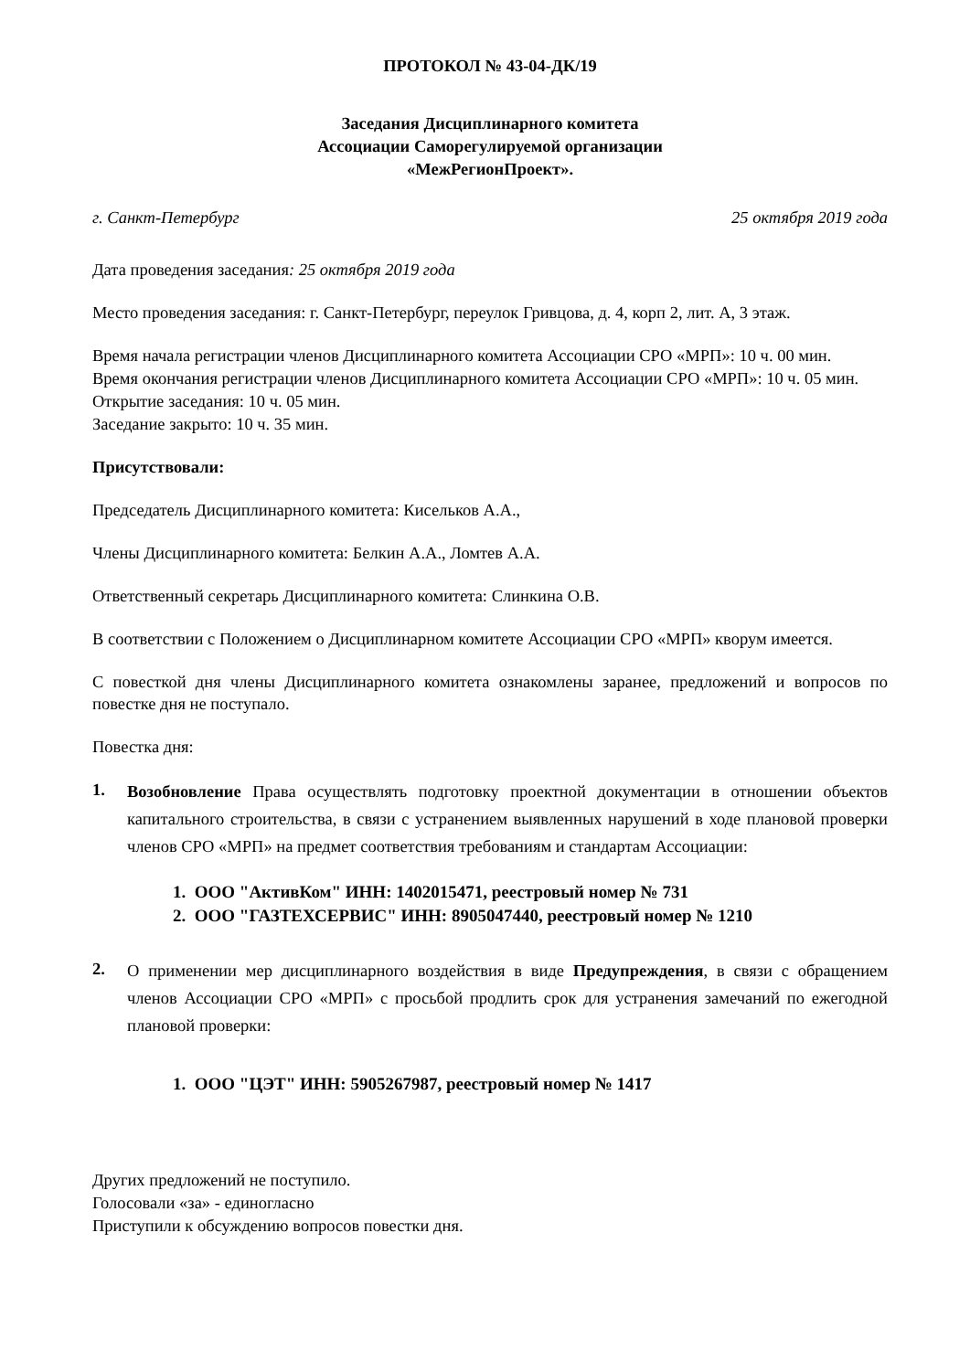ПРОТОКОЛ № 43-04-ДК/19
Заседания Дисциплинарного комитета
Ассоциации Саморегулируемой организации
«МежРегионПроект».
г. Санкт-Петербург 25 октября 2019 года
Дата проведения заседания: 25 октября 2019 года
Место проведения заседания: г. Санкт-Петербург, переулок Гривцова, д. 4, корп 2, лит. А, 3 этаж.
Время начала регистрации членов Дисциплинарного комитета Ассоциации СРО «МРП»: 10 ч. 00 мин.
Время окончания регистрации членов Дисциплинарного комитета Ассоциации СРО «МРП»: 10 ч. 05 мин.
Открытие заседания: 10 ч. 05 мин.
Заседание закрыто: 10 ч. 35 мин.
Присутствовали:
Председатель Дисциплинарного комитета: Кисельков А.А.,
Члены Дисциплинарного комитета: Белкин А.А., Ломтев А.А.
Ответственный секретарь Дисциплинарного комитета: Слинкина О.В.
В соответствии с Положением о Дисциплинарном комитете Ассоциации СРО «МРП» кворум имеется.
С повесткой дня члены Дисциплинарного комитета ознакомлены заранее, предложений и вопросов по повестке дня не поступало.
Повестка дня:
1.
Возобновление Права осуществлять подготовку проектной документации в отношении объектов капитального строительства, в связи с устранением выявленных нарушений в ходе плановой проверки членов СРО «МРП» на предмет соответствия требованиям и стандартам Ассоциации:
1. ООО "АктивКом" ИНН: 1402015471, реестровый номер № 731
2. ООО "ГАЗТЕХСЕРВИС" ИНН: 8905047440, реестровый номер № 1210
2.
О применении мер дисциплинарного воздействия в виде Предупреждения, в связи с обращением членов Ассоциации СРО «МРП» с просьбой продлить срок для устранения замечаний по ежегодной плановой проверки:
1. ООО "ЦЭТ" ИНН: 5905267987, реестровый номер № 1417
Других предложений не поступило.
Голосовали «за» - единогласно
Приступили к обсуждению вопросов повестки дня.